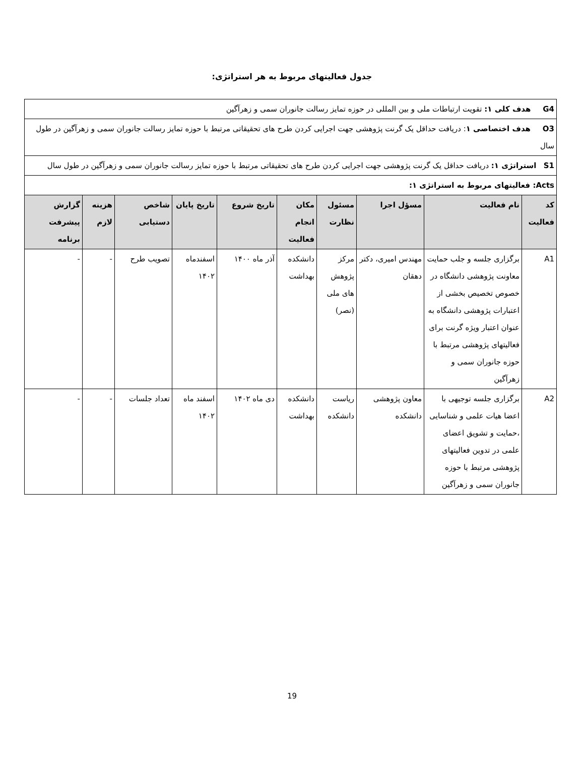جدول فعالیتهای مربوط به هر استراتژی:
| G4 هدف کلی ۱: تقویت ارتباطات ملی و بین المللی در حوزه تمایز رسالت جانوران سمی و زهرآگین | | | | | | | | | |
| O3 هدف اختصاصی ۱ : دریافت حداقل یک گرنت پژوهشی جهت اجرایی کردن طرح های تحقیقاتی مرتبط با حوزه تمایز رسالت جانوران سمی و زهرآگین در طول سال | | | | | | | | | |
| S1 استراتژی ۱: دریافت حداقل یک گرنت پژوهشی جهت اجرایی کردن طرح های تحقیقاتی مرتبط با حوزه تمایز رسالت جانوران سمی و زهرآگین در طول سال | | | | | | | | | |
| Acts: فعالیتهای مربوط به استراتژی ۱: | | | | | | | | | |
| کد فعالیت | نام فعالیت | مسؤل اجرا | مسئول نظارت | مکان انجام فعالیت | تاریخ شروع | تاریخ پایان | شاخص دستیابی | هزینه لازم | گزارش پیشرفت برنامه |
| A1 | برگزاری جلسه و جلب حمایت معاونت پژوهشی دانشگاه در خصوص تخصیص بخشی از اعتبارات پژوهشی دانشگاه به عنوان اعتبار ویژه گرنت برای فعالیتهای پژوهشی مرتبط با حوزه جانوران سمی و زهرآگین | مهندس امیری، دکتر دهقان | مرکز پژوهش های ملی (نصر) | دانشکده بهداشت | آذر ماه ۱۴۰۰ | اسفندماه ۱۴۰۲ | تصویب طرح | - | - |
| A2 | برگزاری جلسه توجیهی با اعضا هیات علمی و شناسایی ،حمایت و تشویق اعضای علمی در تدوین فعالیتهای پژوهشی مرتبط با حوزه جانوران سمی و زهرآگین | معاون پژوهشی دانشکده | ریاست دانشکده | دانشکده بهداشت | دی ماه ۱۴۰۲ | اسفند ماه ۱۴۰۲ | تعداد جلسات | - | - |
19